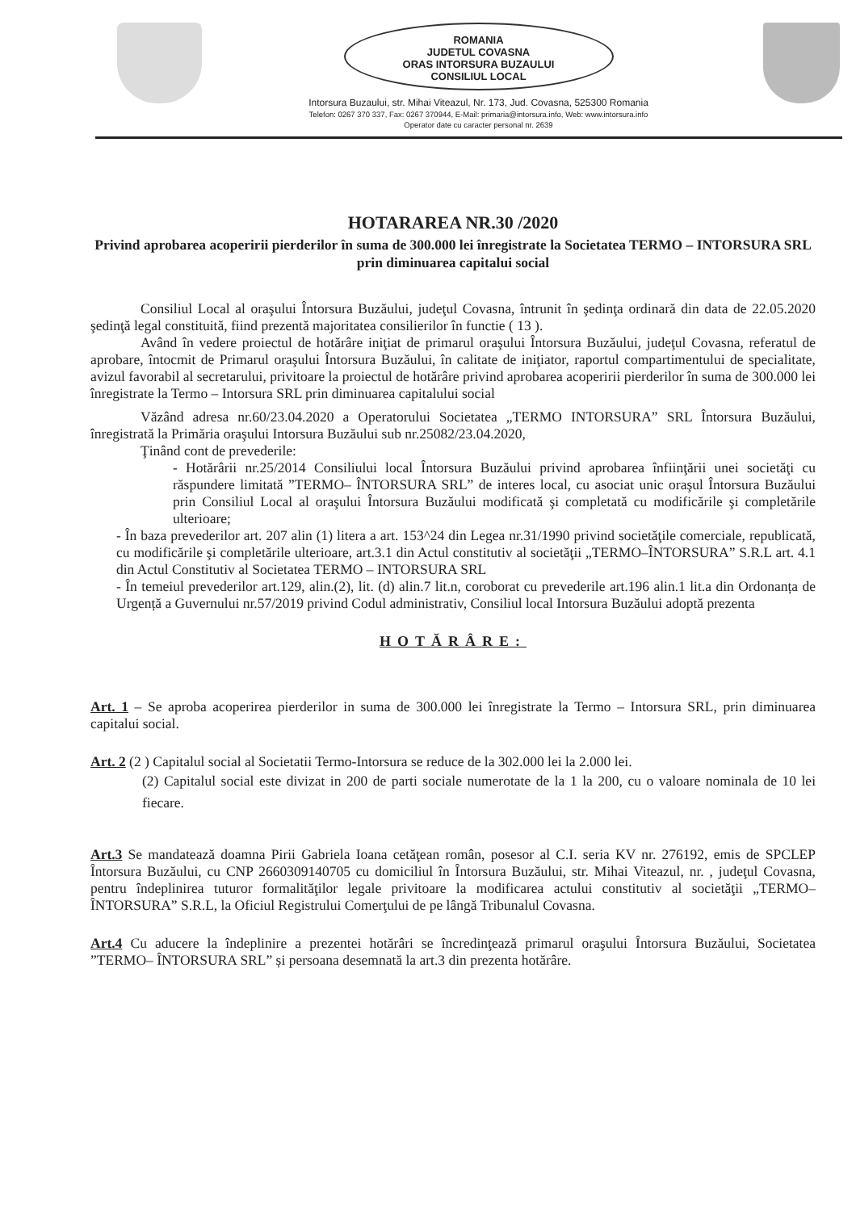ROMANIA
JUDETUL COVASNA
ORAS INTORSURA BUZAULUI
CONSILIUL LOCAL
Intorsura Buzaului, str. Mihai Viteazul, Nr. 173, Jud. Covasna, 525300 Romania
Telefon: 0267 370 337, Fax: 0267 370944, E-Mail: primaria@intorsura.info, Web: www.intorsura.info
Operator date cu caracter personal nr. 2639
HOTARAREA NR.30 /2020
Privind aprobarea acoperirii pierderilor în suma de 300.000 lei înregistrate la Societatea TERMO – INTORSURA SRL prin diminuarea capitalui social
Consiliul Local al oraşului Întorsura Buzăului, judeţul Covasna, întrunit în şedinţa ordinară din data de 22.05.2020 şedinţă legal constituită, fiind prezentă majoritatea consilierilor în functie ( 13 ).
Având în vedere proiectul de hotărâre iniţiat de primarul oraşului Întorsura Buzăului, judeţul Covasna, referatul de aprobare, întocmit de Primarul oraşului Întorsura Buzăului, în calitate de iniţiator, raportul compartimentului de specialitate, avizul favorabil al secretarului, privitoare la proiectul de hotărâre privind aprobarea acoperirii pierderilor în suma de 300.000 lei înregistrate la Termo – Intorsura SRL prin diminuarea capitalului social
Văzând adresa nr.60/23.04.2020 a Operatorului Societatea „TERMO INTORSURA” SRL Întorsura Buzăului, înregistrată la Primăria oraşului Intorsura Buzăului sub nr.25082/23.04.2020,
Ţinând cont de prevederile:
- Hotărârii nr.25/2014 Consiliului local Întorsura Buzăului privind aprobarea înfiinţării unei societăţi cu răspundere limitată ”TERMO– ÎNTORSURA SRL” de interes local, cu asociat unic oraşul Întorsura Buzăului prin Consiliul Local al oraşului Întorsura Buzăului modificată şi completată cu modificările şi completările ulterioare;
- În baza prevederilor art. 207 alin (1) litera a art. 153^24 din Legea nr.31/1990 privind societăţile comerciale, republicată, cu modificările şi completările ulterioare, art.3.1 din Actul constitutiv al societăţii „TERMO–ÎNTORSURA” S.R.L art. 4.1 din Actul Constitutiv al Societatea TERMO – INTORSURA SRL
- În temeiul prevederilor art.129, alin.(2), lit. (d) alin.7 lit.n, coroborat cu prevederile art.196 alin.1 lit.a din Ordonanța de Urgență a Guvernului nr.57/2019 privind Codul administrativ, Consiliul local Intorsura Buzăului adoptă prezenta
HOTĂRÂRE:
Art. 1 – Se aproba acoperirea pierderilor in suma de 300.000 lei înregistrate la Termo – Intorsura SRL, prin diminuarea capitalui social.
Art. 2 (2 ) Capitalul social al Societatii Termo-Intorsura se reduce de la 302.000 lei la 2.000 lei.
(2) Capitalul social este divizat in 200 de parti sociale numerotate de la 1 la 200, cu o valoare nominala de 10 lei fiecare.
Art.3 Se mandatează doamna Pirii Gabriela Ioana cetăţean român, posesor al C.I. seria KV nr. 276192, emis de SPCLEP Întorsura Buzăului, cu CNP 2660309140705 cu domiciliul în Întorsura Buzăului, str. Mihai Viteazul, nr. , judeţul Covasna, pentru îndeplinirea tuturor formalităţilor legale privitoare la modificarea actului constitutiv al societăţii „TERMO–ÎNTORSURA” S.R.L, la Oficiul Registrului Comerţului de pe lângă Tribunalul Covasna.
Art.4 Cu aducere la îndeplinire a prezentei hotărâri se încredinţează primarul oraşului Întorsura Buzăului, Societatea ”TERMO– ÎNTORSURA SRL” și persoana desemnată la art.3 din prezenta hotărâre.